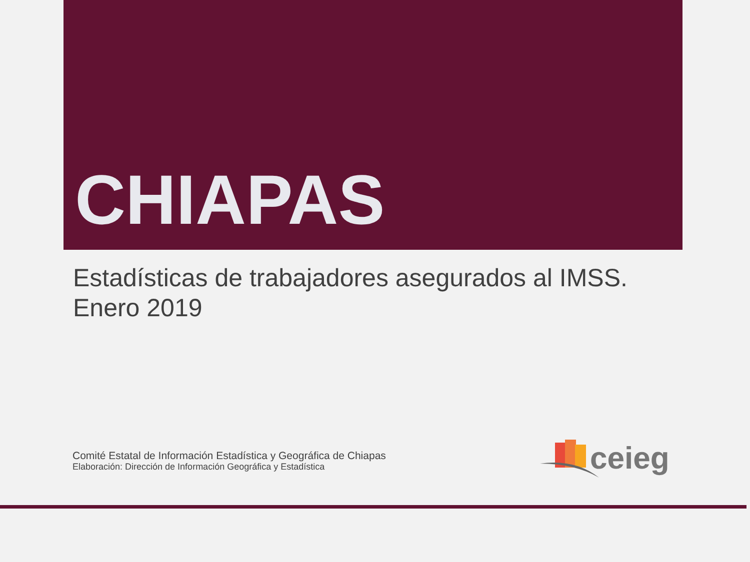CHIAPAS
Estadísticas de trabajadores asegurados al IMSS.
Enero 2019
Comité Estatal de Información Estadística y Geográfica de Chiapas
Elaboración: Dirección de Información Geográfica y Estadística
ceieg